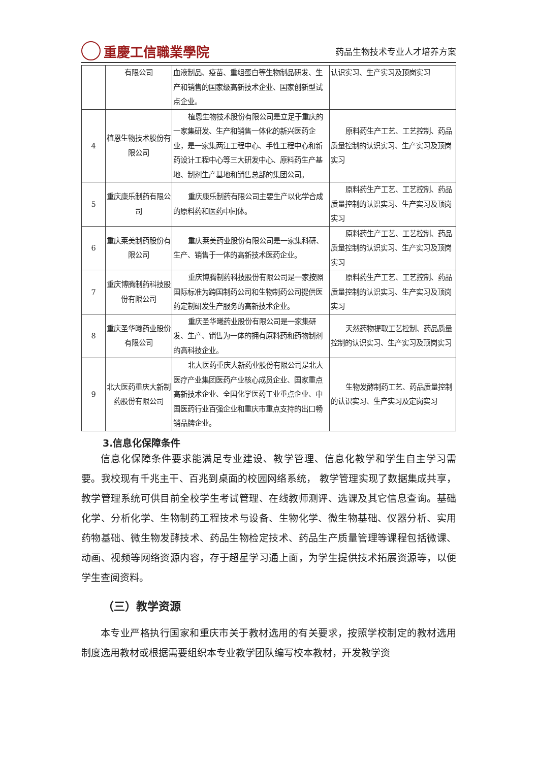重慶工信職業學院
药品生物技术专业人才培养方案
| | 有限公司 | 血液制品、疫苗、重组蛋白等生物制品研发、生产和销售的国家级高新技术企业、国家创新型试点企业。 | 认识实习、生产实习及顶岗实习 |
| 4 | 植恩生物技术股份有限公司 | 植恩生物技术股份有限公司是立足于重庆的一家集研发、生产和销售一体化的新兴医药企业，是一家集两江工程中心、手性工程中心和新药设计工程中心等三大研发中心、原料药生产基地、制剂生产基地和销售总部的集团公司。 | 原料药生产工艺、工艺控制、药品质量控制的认识实习、生产实习及顶岗实习 |
| 5 | 重庆康乐制药有限公司 | 重庆康乐制药有限公司主要生产以化学合成的原料药和医药中间体。 | 原料药生产工艺、工艺控制、药品质量控制的认识实习、生产实习及顶岗实习 |
| 6 | 重庆莱美制药股份有限公司 | 重庆莱美药业股份有限公司是一家集科研、生产、销售于一体的高新技术医药企业。 | 原料药生产工艺、工艺控制、药品质量控制的认识实习、生产实习及顶岗实习 |
| 7 | 重庆博腾制药科技股份有限公司 | 重庆博腾制药科技股份有限公司是一家按照国际标准为跨国制药公司和生物制药公司提供医药定制研发生产服务的高新技术企业。 | 原料药生产工艺、工艺控制、药品质量控制的认识实习、生产实习及顶岗实习 |
| 8 | 重庆圣华曦药业股份有限公司 | 重庆圣华曦药业股份有限公司是一家集研发、生产、销售为一体的拥有原料药和药物制剂的高科技企业。 | 天然药物提取工艺控制、药品质量控制的认识实习、生产实习及顶岗实习 |
| 9 | 北大医药重庆大新制药股份有限公司 | 北大医药重庆大新药业股份有限公司是北大医疗产业集团医药产业核心成员企业、国家重点高新技术企业、全国化学医药工业重点企业、中国医药行业百强企业和重庆市重点支持的出口畅销品牌企业。 | 生物发酵制药工艺、药品质量控制的认识实习、生产实习及定岗实习 |
3.信息化保障条件
信息化保障条件要求能满足专业建设、教学管理、信息化教学和学生自主学习需要。我校现有千兆主干、百兆到桌面的校园网络系统， 教学管理实现了数据集成共享，教学管理系统可供目前全校学生考试管理、在线教师测评、选课及其它信息查询。基础化学、分析化学、生物制药工程技术与设备、生物化学、微生物基础、仪器分析、实用药物基础、微生物发酵技术、药品生物检定技术、药品生产质量管理等课程包括微课、动画、视频等网络资源内容，存于超星学习通上面，为学生提供技术拓展资源等，以便学生查阅资料。
（三）教学资源
本专业严格执行国家和重庆市关于教材选用的有关要求，按照学校制定的教材选用制度选用教材或根据需要组织本专业教学团队编写校本教材，开发教学资